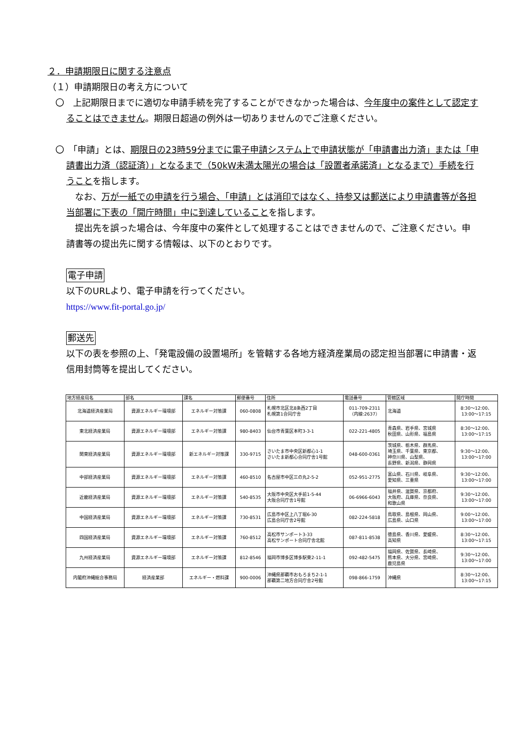２．申請期限日に関する注意点
（１）申請期限日の考え方について
〇　上記期限日までに適切な申請手続を完了することができなかった場合は、今年度中の案件として認定することはできません。期限日超過の例外は一切ありませんのでご注意ください。
〇　「申請」とは、期限日の23時59分までに電子申請システム上で申請状態が「申請書出力済」または「申請書出力済（認証済）」となるまで（50kW未満太陽光の場合は「設置者承諾済」となるまで）手続を行うことを指します。
　なお、万が一紙での申請を行う場合、「申請」とは消印ではなく、持参又は郵送により申請書等が各担当部署に下表の「開庁時間」中に到達していることを指します。
　提出先を誤った場合は、今年度中の案件として処理することはできませんので、ご注意ください。申請書等の提出先に関する情報は、以下のとおりです。
電子申請
以下のURLより、電子申請を行ってください。
https://www.fit-portal.go.jp/
郵送先
以下の表を参照の上、「発電設備の設置場所」を管轄する各地方経済産業局の認定担当部署に申請書・返信用封筒等を提出してください。
| 地方経産局名 | 部名 | 課名 | 郵便番号 | 住所 | 電話番号 | 管轄区域 | 開庁時間 |
| --- | --- | --- | --- | --- | --- | --- | --- |
| 北海道経済産業局 | 資源エネルギー環境部 | エネルギー対策課 | 060-0808 | 札幌市北区北8条西2丁目 札幌第1合同庁舎 | 011-709-2311 （内線:2637） | 北海道 | 8:30～12:00、 13:00～17:15 |
| 東北経済産業局 | 資源エネルギー環境部 | エネルギー対策課 | 980-8403 | 仙台市青葉区本町3-3-1 | 022-221-4805 | 青森県、岩手県、宮城県 秋田県、山形県、福島県 | 8:30～12:00、 13:00～17:15 |
| 関東経済産業局 | 資源エネルギー環境部 | 新エネルギー対策課 | 330-9715 | さいたま市中央区新都心1-1 さいたま新都心合同庁舎1号館 | 048-600-0361 | 茨城県、栃木県、群馬県、 埼玉県、千葉県、東京都、 神奈川県、山梨県、 長野県、新潟県、静岡県 | 9:30～12:00、 13:00～17:00 |
| 中部経済産業局 | 資源エネルギー環境部 | エネルギー対策課 | 460-8510 | 名古屋市中区三の丸2-5-2 | 052-951-2775 | 富山県、石川県、岐阜県、 愛知県、三重県 | 9:30～12:00、 13:00～17:00 |
| 近畿経済産業局 | 資源エネルギー環境部 | エネルギー対策課 | 540-8535 | 大阪市中央区大手前1-5-44 大阪合同庁舎1号館 | 06-6966-6043 | 福井県、滋賀県、京都府、 大阪府、兵庫県、奈良県、 和歌山県 | 9:30～12:00、 13:00～17:00 |
| 中国経済産業局 | 資源エネルギー環境部 | エネルギー対策課 | 730-8531 | 広島市中区上八丁堀6-30 広島合同庁舎2号館 | 082-224-5818 | 鳥取県、島根県、岡山県、 広島県、山口県 | 9:00～12:00、 13:00～17:00 |
| 四国経済産業局 | 資源エネルギー環境部 | エネルギー対策課 | 760-8512 | 高松市サンポート3-33 高松サンポート合同庁舎北館 | 087-811-8538 | 徳島県、香川県、愛媛県、 高知県 | 8:30～12:00、 13:00～17:15 |
| 九州経済産業局 | 資源エネルギー環境部 | エネルギー対策課 | 812-8546 | 福岡市博多区博多駅東2-11-1 | 092-482-5475 | 福岡県、佐賀県、長崎県、 熊本県、大分県、宮崎県、 鹿児島県 | 9:30～12:00、 13:00～17:00 |
| 内閣府沖縄総合事務局 | 経済産業部 | エネルギー・燃料課 | 900-0006 | 沖縄県那覇市おもろまち2-1-1 那覇第二地方合同庁舎2号館 | 098-866-1759 | 沖縄県 | 8:30～12:00、 13:00～17:15 |